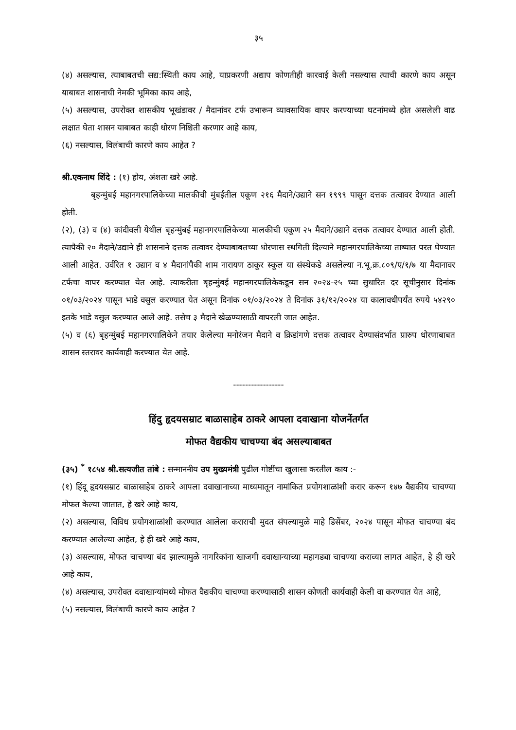३५
(४) असल्यास, त्याबाबतची सद्य:स्थिती काय आहे, याप्रकरणी अद्याप कोणतीही कारवाई केली नसल्यास त्याची कारणे काय असून याबाबत शासनाची नेमकी भूमिका काय आहे,
(५) असल्यास, उपरोक्त शासकीय भूखंडावर / मैदानांवर टर्फ उभारून व्यावसायिक वापर करण्याच्या घटनांमध्ये होत असलेली वाढ लक्षात घेता शासन याबाबत काही धोरण निश्चिती करणार आहे काय,
(६) नसल्यास, विलंबाची कारणे काय आहेत ?
श्री.एकनाथ शिंदे : (१) होय, अंशतः खरे आहे.
बृहन्मुंबई महानगरपालिकेच्या मालकीची मुंबईतील एकूण २१६ मैदाने/उद्याने सन १९९९ पासून दत्तक तत्वावर देण्यात आली होती.
(२), (३) व (४) कांदीवली येथील बृहन्मुंबई महानगरपालिकेच्या मालकीची एकूण २५ मैदाने/उद्याने दत्तक तत्वावर देण्यात आली होती. त्यापैकी २० मैदाने/उद्याने ही शासनाने दत्तक तत्वावर देण्याबाबतच्या धोरणास स्थगिती दिल्याने महानगरपालिकेच्या ताब्यात परत घेण्यात आली आहेत. उर्वरित १ उद्यान व ४ मैदानांपैकी शाम नारायण ठाकूर स्कूल या संस्थेकडे असलेल्या न.भू.क्र.८०९/ए/१/७ या मैदानावर टर्फचा वापर करण्यात येत आहे. त्याकरीता बृहन्मुंबई महानगरपालिकेकडून सन २०२४-२५ च्या सुधारित दर सूचीनुसार दिनांक ०१/०३/२०२४ पासून भाडे वसुल करण्यात येत असून दिनांक ०१/०३/२०२४ ते दिनांक ३१/१२/२०२४ या कालावधीपर्यंत रुपये ५४२९० इतके भाडे वसुल करण्यात आले आहे. तसेच ३ मैदाने खेळण्यासाठी वापरली जात आहेत.
(५) व (६) बृहन्मुंबई महानगरपालिकेने तयार केलेल्या मनोरंजन मैदाने व क्रिडांगणे दत्तक तत्वावर देण्यासंदर्भात प्रारुप धोरणाबाबत शासन स्तरावर कार्यवाही करण्यात येत आहे.
-----------------
हिंदु हृदयसम्राट बाळासाहेब ठाकरे आपला दवाखाना योजनेंतर्गत
मोफत वैद्यकीय चाचण्या बंद असल्याबाबत
(३५) <sup>*</sup> १८५४ श्री.सत्यजीत तांबे : सन्माननीय उप मुख्यमंत्री पुढील गोष्टींचा खुलासा करतील काय :-
(१) हिंदू हृदयसम्राट बाळासाहेब ठाकरे आपला दवाखानाच्या माध्यमातून नामांकित प्रयोगशाळांशी करार करून १४७ वैद्यकीय चाचण्या मोफत केल्या जातात, हे खरे आहे काय,
(२) असल्यास, विविध प्रयोगशाळांशी करण्यात आलेला कराराची मुदत संपल्यामुळे माहे डिसेंबर, २०२४ पासून मोफत चाचण्या बंद करण्यात आलेल्या आहेत, हे ही खरे आहे काय,
(३) असल्यास, मोफत चाचण्या बंद झाल्यामुळे नागरिकांना खाजगी दवाखान्याच्या महागड्या चाचण्या कराव्या लागत आहेत, हे ही खरे आहे काय,
(४) असल्यास, उपरोक्त दवाखान्यांमध्ये मोफत वैद्यकीय चाचण्या करण्यासाठी शासन कोणती कार्यवाही केली वा करण्यात येत आहे,
(५) नसल्यास, विलंबाची कारणे काय आहेत ?